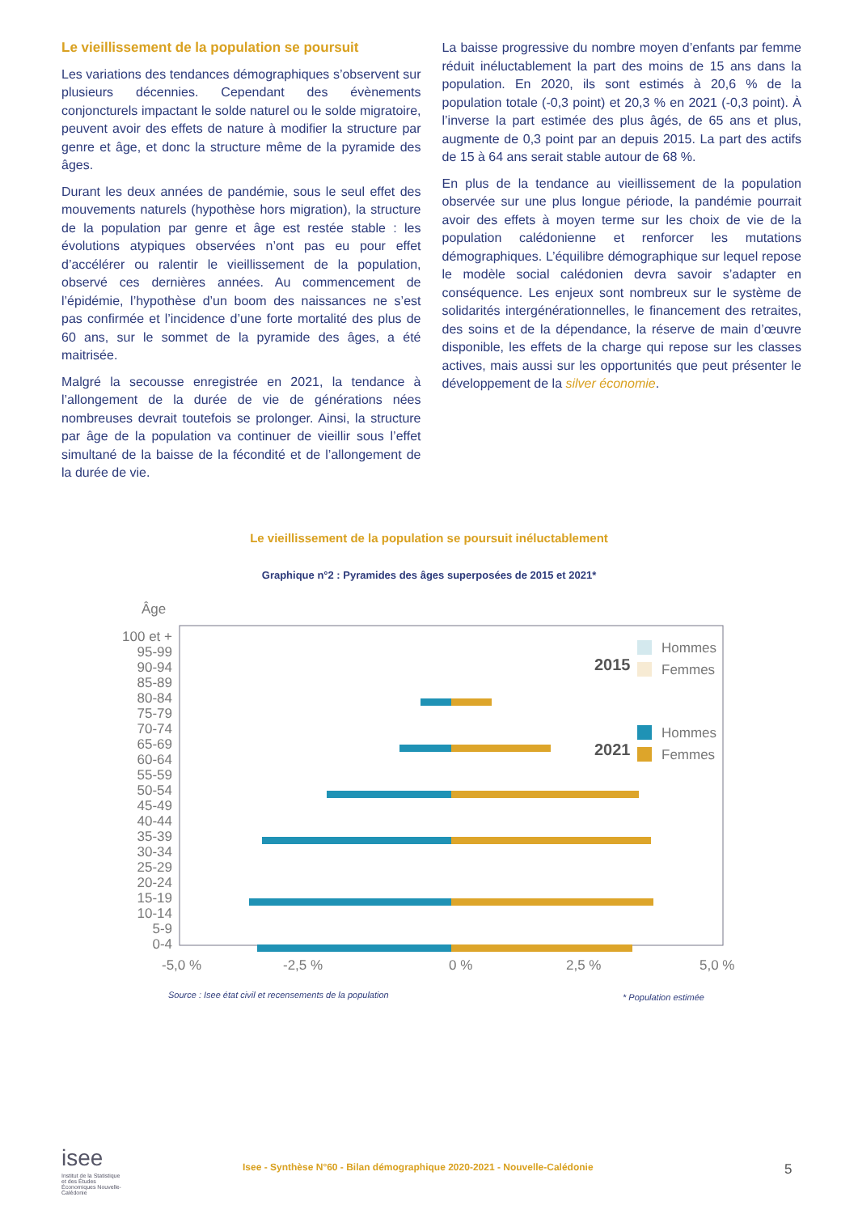Le vieillissement de la population se poursuit
Les variations des tendances démographiques s’observent sur plusieurs décennies. Cependant des évènements conjoncturels impactant le solde naturel ou le solde migratoire, peuvent avoir des effets de nature à modifier la structure par genre et âge, et donc la structure même de la pyramide des âges.
Durant les deux années de pandémie, sous le seul effet des mouvements naturels (hypothèse hors migration), la structure de la population par genre et âge est restée stable : les évolutions atypiques observées n’ont pas eu pour effet d’accélérer ou ralentir le vieillissement de la population, observé ces dernières années. Au commencement de l’épidémie, l’hypothèse d’un boom des naissances ne s’est pas confirmée et l’incidence d’une forte mortalité des plus de 60 ans, sur le sommet de la pyramide des âges, a été maitrisée.
Malgré la secousse enregistrée en 2021, la tendance à l’allongement de la durée de vie de générations nées nombreuses devrait toutefois se prolonger. Ainsi, la structure par âge de la population va continuer de vieillir sous l’effet simultané de la baisse de la fécondité et de l’allongement de la durée de vie.
La baisse progressive du nombre moyen d’enfants par femme réduit inéluctablement la part des moins de 15 ans dans la population. En 2020, ils sont estimés à 20,6 % de la population totale (-0,3 point) et 20,3 % en 2021 (-0,3 point). À l’inverse la part estimée des plus âgés, de 65 ans et plus, augmente de 0,3 point par an depuis 2015. La part des actifs de 15 à 64 ans serait stable autour de 68 %.
En plus de la tendance au vieillissement de la population observée sur une plus longue période, la pandémie pourrait avoir des effets à moyen terme sur les choix de vie de la population calédonienne et renforcer les mutations démographiques. L’équilibre démographique sur lequel repose le modèle social calédonien devra savoir s’adapter en conséquence. Les enjeux sont nombreux sur le système de solidarités intergénérationnelles, le financement des retraites, des soins et de la dépendance, la réserve de main d’œuvre disponible, les effets de la charge qui repose sur les classes actives, mais aussi sur les opportunités que peut présenter le développement de la silver économie.
Le vieillissement de la population se poursuit inéluctablement
Graphique n°2 : Pyramides des âges superposées de 2015 et 2021*
Âge
100 et +
95-99
90-94
85-89
80-84
75-79
70-74
65-69
60-64
55-59
50-54
45-49
40-44
35-39
30-34
25-29
20-24
15-19
10-14
5-9
0-4
0 %
-5,0 %
-2,5 %
2,5 %
5,0 %
2015
2021
Hommes
Femmes
Hommes
Femmes
Source : Isee état civil et recensements de la population
* Population estimée
isee
Institut de la Statistique et des Études Économiques Nouvelle-Calédonie
Isee - Synthèse N°60 - Bilan démographique 2020-2021 - Nouvelle-Calédonie 5